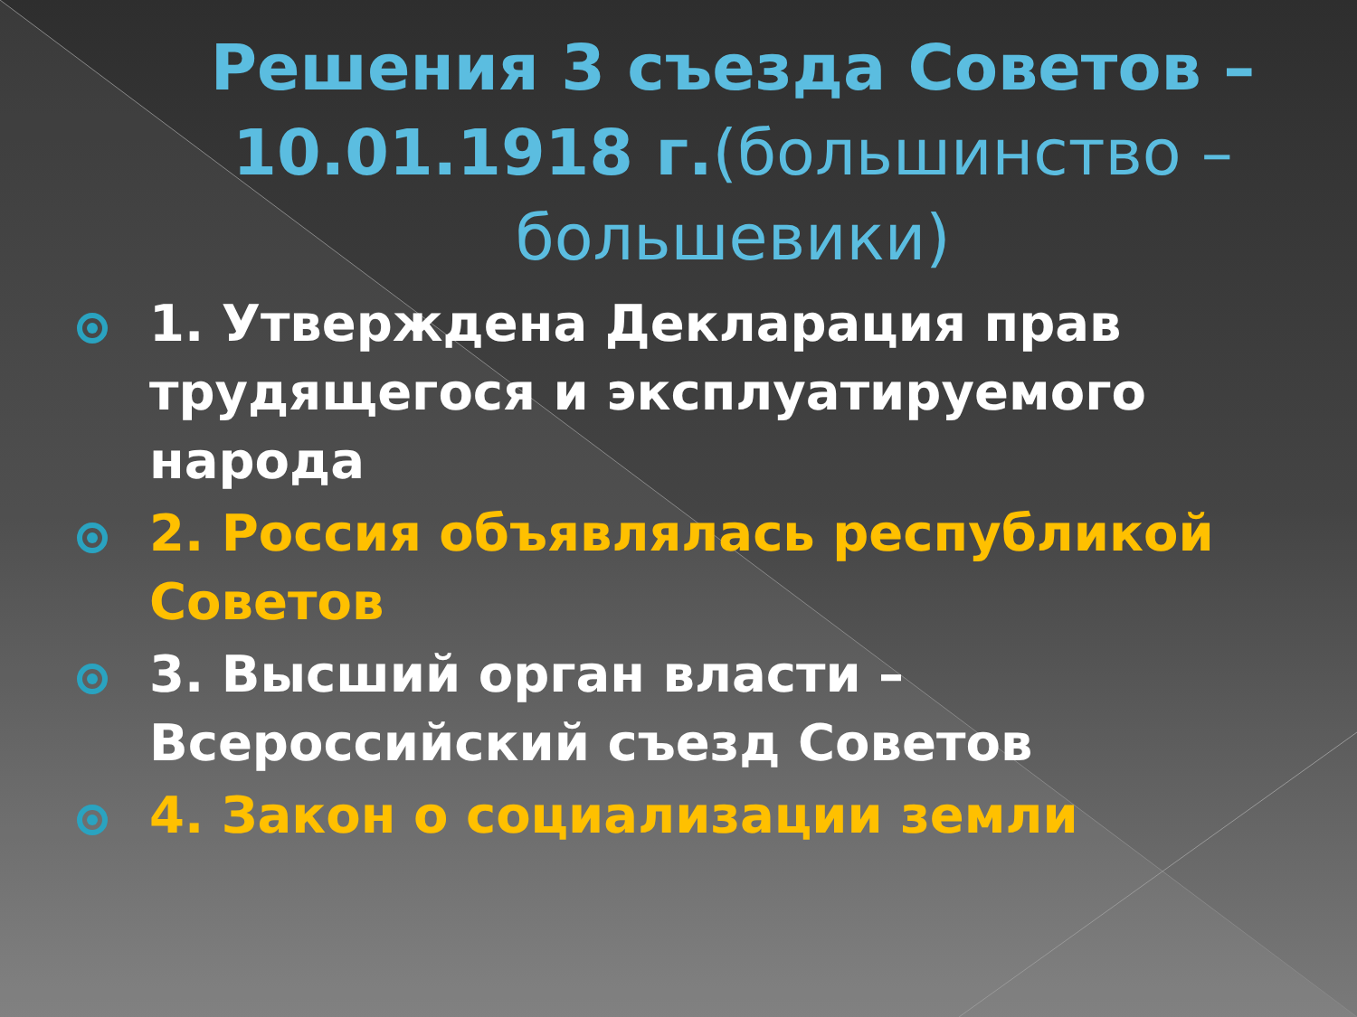Решения 3 съезда Советов – 10.01.1918 г.(большинство – большевики)
1. Утверждена Декларация прав трудящегося и эксплуатируемого народа
2. Россия объявлялась республикой Советов
3. Высший орган власти – Всероссийский съезд Советов
4. Закон о социализации земли